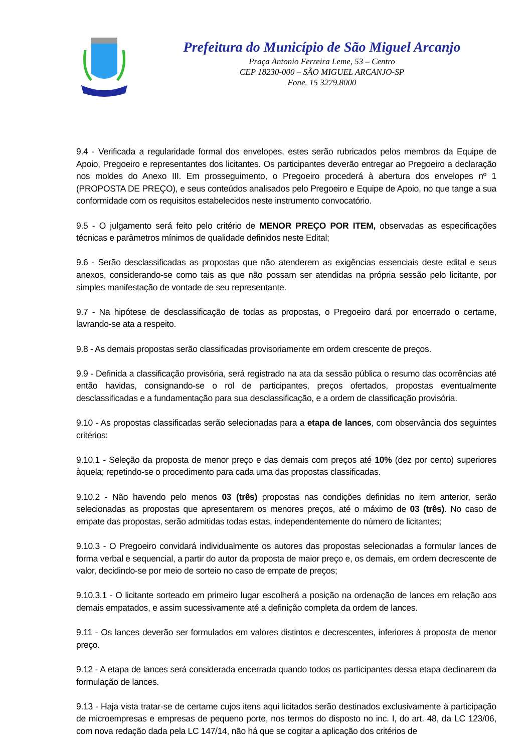Prefeitura do Município de São Miguel Arcanjo
Praça Antonio Ferreira Leme, 53 – Centro
CEP 18230-000 – SÃO MIGUEL ARCANJO-SP
Fone. 15 3279.8000
9.4 - Verificada a regularidade formal dos envelopes, estes serão rubricados pelos membros da Equipe de Apoio, Pregoeiro e representantes dos licitantes. Os participantes deverão entregar ao Pregoeiro a declaração nos moldes do Anexo III. Em prosseguimento, o Pregoeiro procederá à abertura dos envelopes nº 1 (PROPOSTA DE PREÇO), e seus conteúdos analisados pelo Pregoeiro e Equipe de Apoio, no que tange a sua conformidade com os requisitos estabelecidos neste instrumento convocatório.
9.5 - O julgamento será feito pelo critério de MENOR PREÇO POR ITEM, observadas as especificações técnicas e parâmetros mínimos de qualidade definidos neste Edital;
9.6 - Serão desclassificadas as propostas que não atenderem as exigências essenciais deste edital e seus anexos, considerando-se como tais as que não possam ser atendidas na própria sessão pelo licitante, por simples manifestação de vontade de seu representante.
9.7 - Na hipótese de desclassificação de todas as propostas, o Pregoeiro dará por encerrado o certame, lavrando-se ata a respeito.
9.8 - As demais propostas serão classificadas provisoriamente em ordem crescente de preços.
9.9 - Definida a classificação provisória, será registrado na ata da sessão pública o resumo das ocorrências até então havidas, consignando-se o rol de participantes, preços ofertados, propostas eventualmente desclassificadas e a fundamentação para sua desclassificação, e a ordem de classificação provisória.
9.10 - As propostas classificadas serão selecionadas para a etapa de lances, com observância dos seguintes critérios:
9.10.1 - Seleção da proposta de menor preço e das demais com preços até 10% (dez por cento) superiores àquela; repetindo-se o procedimento para cada uma das propostas classificadas.
9.10.2 - Não havendo pelo menos 03 (três) propostas nas condições definidas no item anterior, serão selecionadas as propostas que apresentarem os menores preços, até o máximo de 03 (três). No caso de empate das propostas, serão admitidas todas estas, independentemente do número de licitantes;
9.10.3 - O Pregoeiro convidará individualmente os autores das propostas selecionadas a formular lances de forma verbal e sequencial, a partir do autor da proposta de maior preço e, os demais, em ordem decrescente de valor, decidindo-se por meio de sorteio no caso de empate de preços;
9.10.3.1 - O licitante sorteado em primeiro lugar escolherá a posição na ordenação de lances em relação aos demais empatados, e assim sucessivamente até a definição completa da ordem de lances.
9.11 - Os lances deverão ser formulados em valores distintos e decrescentes, inferiores à proposta de menor preço.
9.12 - A etapa de lances será considerada encerrada quando todos os participantes dessa etapa declinarem da formulação de lances.
9.13 - Haja vista tratar-se de certame cujos itens aqui licitados serão destinados exclusivamente à participação de microempresas e empresas de pequeno porte, nos termos do disposto no inc. I, do art. 48, da LC 123/06, com nova redação dada pela LC 147/14, não há que se cogitar a aplicação dos critérios de